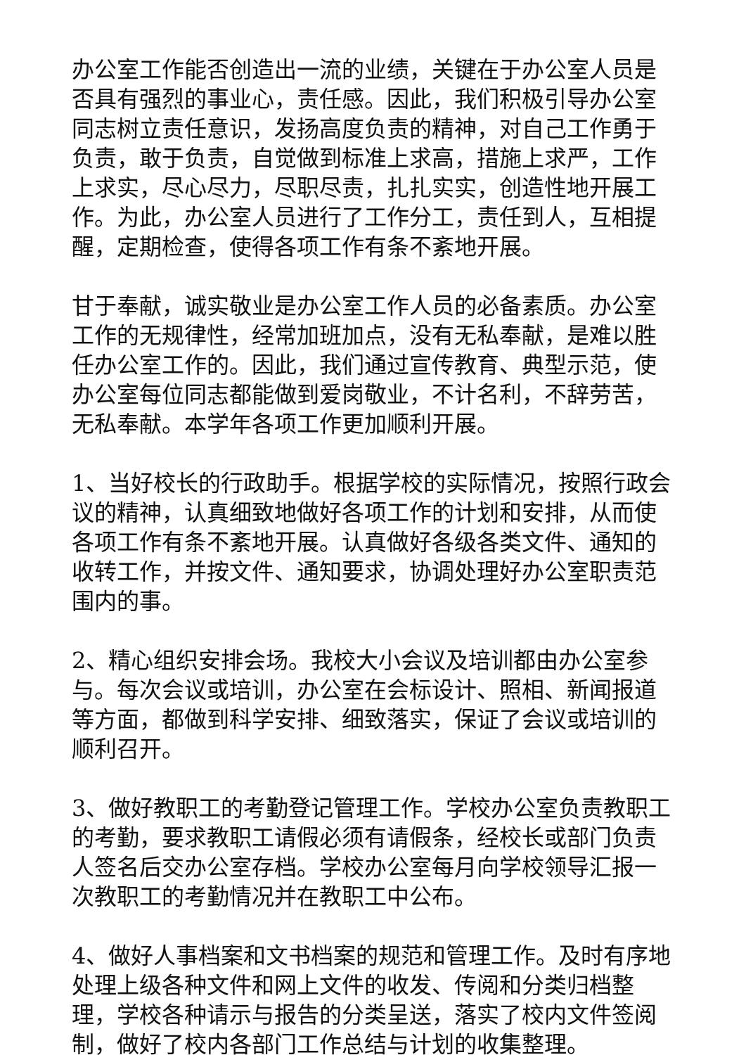办公室工作能否创造出一流的业绩，关键在于办公室人员是否具有强烈的事业心，责任感。因此，我们积极引导办公室同志树立责任意识，发扬高度负责的精神，对自己工作勇于负责，敢于负责，自觉做到标准上求高，措施上求严，工作上求实，尽心尽力，尽职尽责，扎扎实实，创造性地开展工作。为此，办公室人员进行了工作分工，责任到人，互相提醒，定期检查，使得各项工作有条不紊地开展。
甘于奉献，诚实敬业是办公室工作人员的必备素质。办公室工作的无规律性，经常加班加点，没有无私奉献，是难以胜任办公室工作的。因此，我们通过宣传教育、典型示范，使办公室每位同志都能做到爱岗敬业，不计名利，不辞劳苦，无私奉献。本学年各项工作更加顺利开展。
1、当好校长的行政助手。根据学校的实际情况，按照行政会议的精神，认真细致地做好各项工作的计划和安排，从而使各项工作有条不紊地开展。认真做好各级各类文件、通知的收转工作，并按文件、通知要求，协调处理好办公室职责范围内的事。
2、精心组织安排会场。我校大小会议及培训都由办公室参与。每次会议或培训，办公室在会标设计、照相、新闻报道等方面，都做到科学安排、细致落实，保证了会议或培训的顺利召开。
3、做好教职工的考勤登记管理工作。学校办公室负责教职工的考勤，要求教职工请假必须有请假条，经校长或部门负责人签名后交办公室存档。学校办公室每月向学校领导汇报一次教职工的考勤情况并在教职工中公布。
4、做好人事档案和文书档案的规范和管理工作。及时有序地处理上级各种文件和网上文件的收发、传阅和分类归档整理，学校各种请示与报告的分类呈送，落实了校内文件签阅制，做好了校内各部门工作总结与计划的收集整理。